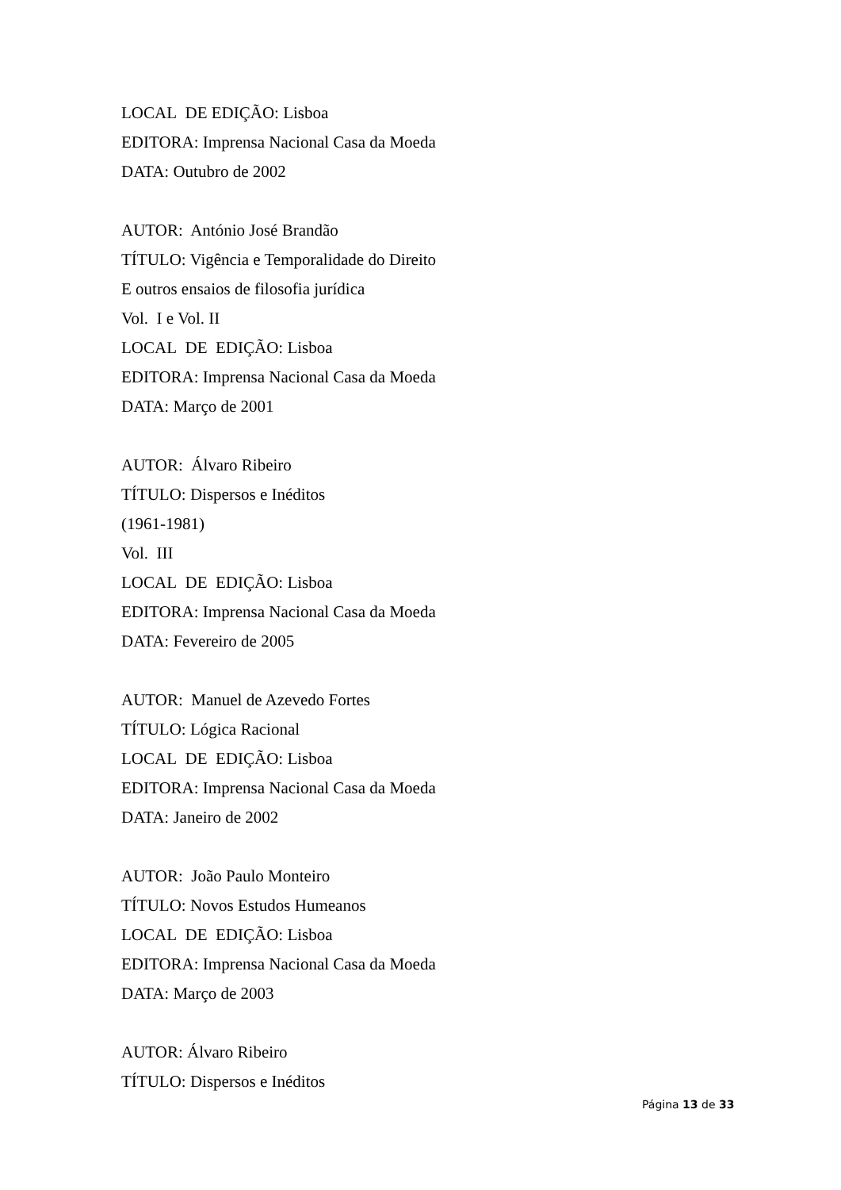LOCAL DE EDIÇÃO: Lisboa
EDITORA: Imprensa Nacional Casa da Moeda
DATA: Outubro de 2002
AUTOR: António José Brandão
TÍTULO: Vigência e Temporalidade do Direito
E outros ensaios de filosofia jurídica
Vol. I e Vol. II
LOCAL DE EDIÇÃO: Lisboa
EDITORA: Imprensa Nacional Casa da Moeda
DATA: Março de 2001
AUTOR: Álvaro Ribeiro
TÍTULO: Dispersos e Inéditos
(1961-1981)
Vol. III
LOCAL DE EDIÇÃO: Lisboa
EDITORA: Imprensa Nacional Casa da Moeda
DATA: Fevereiro de 2005
AUTOR: Manuel de Azevedo Fortes
TÍTULO: Lógica Racional
LOCAL DE EDIÇÃO: Lisboa
EDITORA: Imprensa Nacional Casa da Moeda
DATA: Janeiro de 2002
AUTOR: João Paulo Monteiro
TÍTULO: Novos Estudos Humeanos
LOCAL DE EDIÇÃO: Lisboa
EDITORA: Imprensa Nacional Casa da Moeda
DATA: Março de 2003
AUTOR: Álvaro Ribeiro
TÍTULO: Dispersos e Inéditos
Página 13 de 33